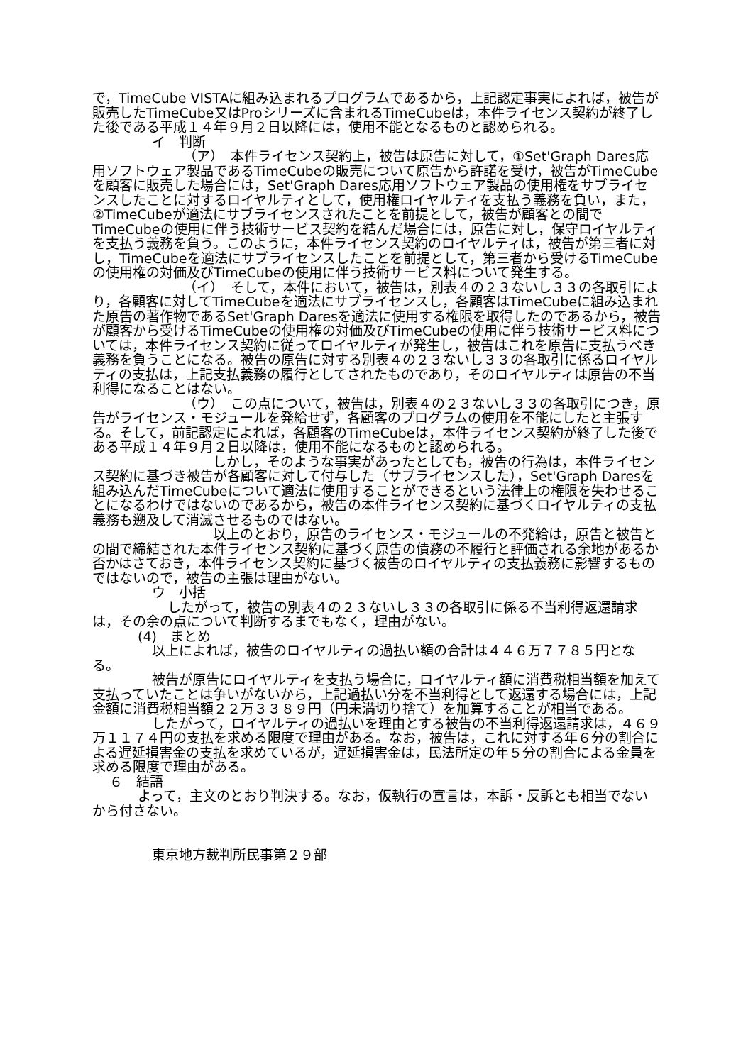で，TimeCube VISTAに組み込まれるプログラムであるから，上記認定事実によれば，被告が販売したTimeCube又はProシリーズに含まれるTimeCubeは，本件ライセンス契約が終了した後である平成１４年９月２日以降には，使用不能となるものと認められる。
イ　判断
（ア）　本件ライセンス契約上，被告は原告に対して，①Set'Graph Dares応用ソフトウェア製品であるTimeCubeの販売について原告から許諾を受け，被告がTimeCubeを顧客に販売した場合には，Set'Graph Dares応用ソフトウェア製品の使用権をサブライセンスしたことに対するロイヤルティとして，使用権ロイヤルティを支払う義務を負い，また，②TimeCubeが適法にサブライセンスされたことを前提として，被告が顧客との間でTimeCubeの使用に伴う技術サービス契約を結んだ場合には，原告に対し，保守ロイヤルティを支払う義務を負う。このように，本件ライセンス契約のロイヤルティは，被告が第三者に対し，TimeCubeを適法にサブライセンスしたことを前提として，第三者から受けるTimeCubeの使用権の対価及びTimeCubeの使用に伴う技術サービス料について発生する。
（イ）　そして，本件において，被告は，別表４の２３ないし３３の各取引により，各顧客に対してTimeCubeを適法にサブライセンスし，各顧客はTimeCubeに組み込まれた原告の著作物であるSet'Graph Daresを適法に使用する権限を取得したのであるから，被告が顧客から受けるTimeCubeの使用権の対価及びTimeCubeの使用に伴う技術サービス料については，本件ライセンス契約に従ってロイヤルティが発生し，被告はこれを原告に支払うべき義務を負うことになる。被告の原告に対する別表４の２３ないし３３の各取引に係るロイヤルティの支払は，上記支払義務の履行としてされたものであり，そのロイヤルティは原告の不当利得になることはない。
（ウ）　この点について，被告は，別表４の２３ないし３３の各取引につき，原告がライセンス・モジュールを発給せず，各顧客のプログラムの使用を不能にしたと主張する。そして，前記認定によれば，各顧客のTimeCubeは，本件ライセンス契約が終了した後である平成１４年９月２日以降は，使用不能になるものと認められる。
しかし，そのような事実があったとしても，被告の行為は，本件ライセンス契約に基づき被告が各顧客に対して付与した（サブライセンスした），Set'Graph Daresを組み込んだTimeCubeについて適法に使用することができるという法律上の権限を失わせることになるわけではないのであるから，被告の本件ライセンス契約に基づくロイヤルティの支払義務も遡及して消滅させるものではない。
以上のとおり，原告のライセンス・モジュールの不発給は，原告と被告との間で締結された本件ライセンス契約に基づく原告の債務の不履行と評価される余地があるか否かはさておき，本件ライセンス契約に基づく被告のロイヤルティの支払義務に影響するものではないので，被告の主張は理由がない。
ウ　小括
したがって，被告の別表４の２３ないし３３の各取引に係る不当利得返還請求は，その余の点について判断するまでもなく，理由がない。
(4)　まとめ
以上によれば，被告のロイヤルティの過払い額の合計は４４６万７７８５円となる。
被告が原告にロイヤルティを支払う場合に，ロイヤルティ額に消費税相当額を加えて支払っていたことは争いがないから，上記過払い分を不当利得として返還する場合には，上記金額に消費税相当額２２万３３８９円（円未満切り捨て）を加算することが相当である。
したがって，ロイヤルティの過払いを理由とする被告の不当利得返還請求は，４６９万１１７４円の支払を求める限度で理由がある。なお，被告は，これに対する年６分の割合による遅延損害金の支払を求めているが，遅延損害金は，民法所定の年５分の割合による金員を求める限度で理由がある。
６　結語
よって，主文のとおり判決する。なお，仮執行の宣言は，本訴・反訴とも相当でないから付さない。
東京地方裁判所民事第２９部